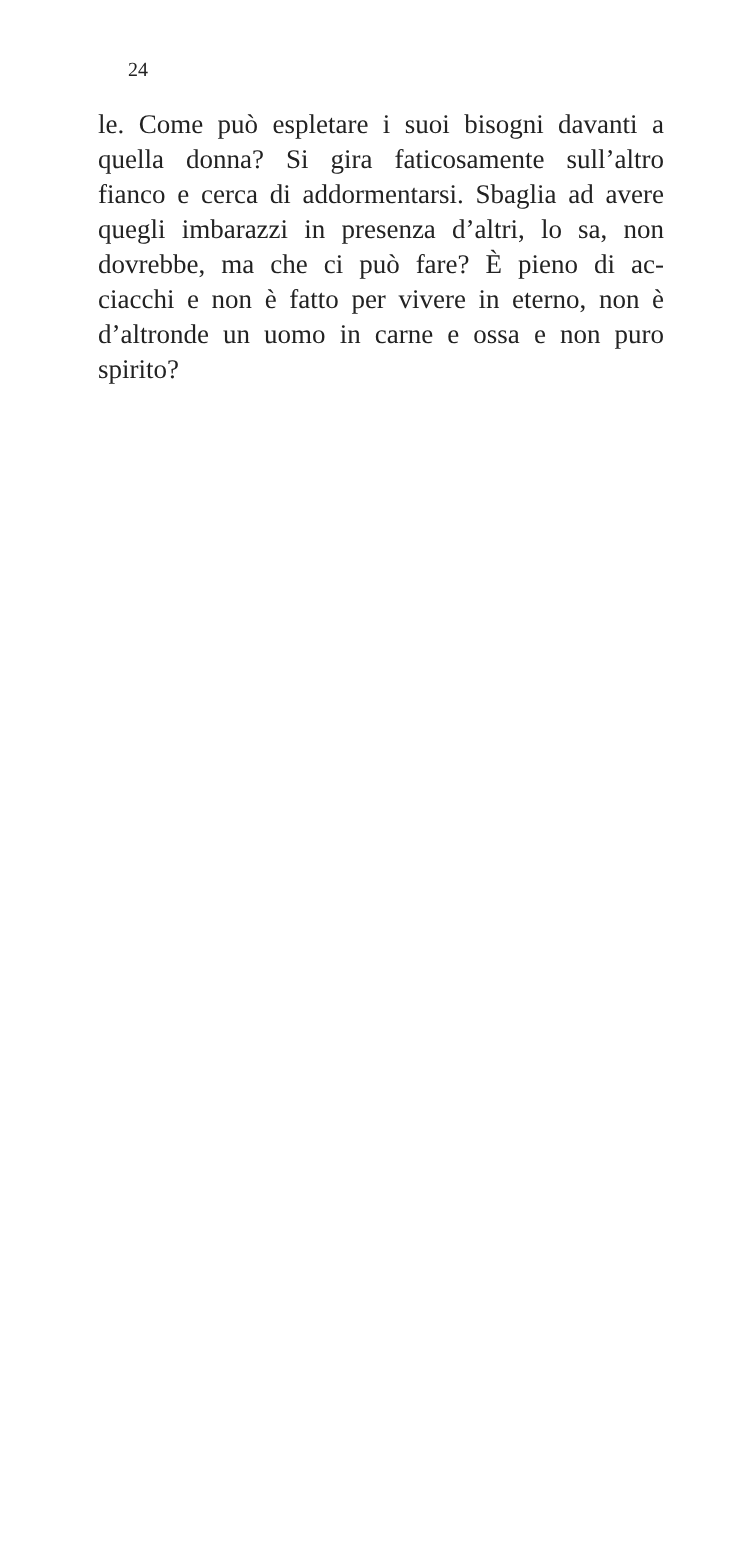24
le. Come può espletare i suoi bisogni davanti a
quella donna? Si gira faticosamente sull’altro
fianco e cerca di addormentarsi. Sbaglia ad avere
quegli imbarazzi in presenza d’altri, lo sa, non
dovrebbe, ma che ci può fare? È pieno di ac-
ciacchi e non è fatto per vivere in eterno, non è
d’altronde un uomo in carne e ossa e non puro
spirito?